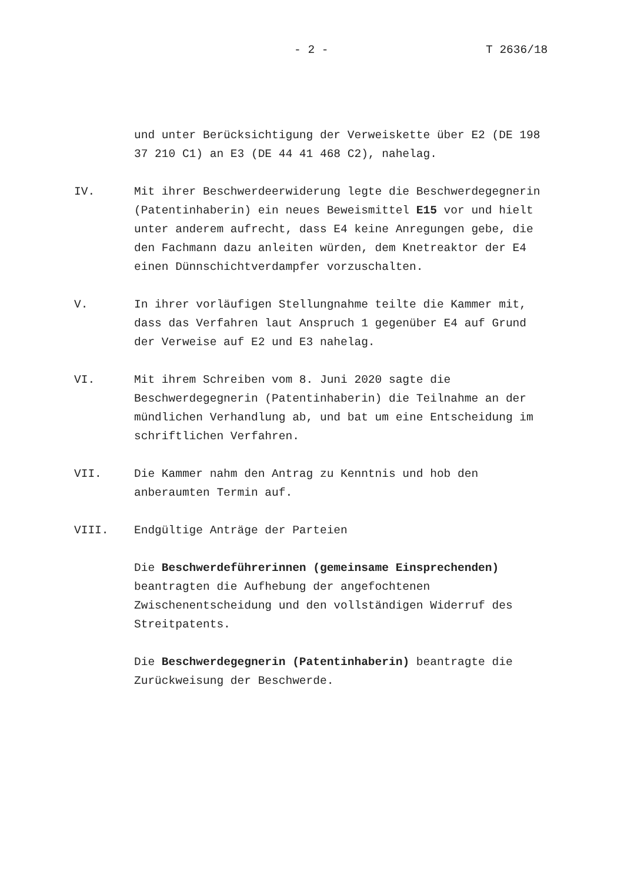- 2 - T 2636/18
und unter Berücksichtigung der Verweiskette über E2 (DE 198 37 210 C1) an E3 (DE 44 41 468 C2), nahelag.
IV. Mit ihrer Beschwerdeerwiderung legte die Beschwerdegegnerin (Patentinhaberin) ein neues Beweismittel E15 vor und hielt unter anderem aufrecht, dass E4 keine Anregungen gebe, die den Fachmann dazu anleiten würden, dem Knetreaktor der E4 einen Dünnschichtverdampfer vorzuschalten.
V. In ihrer vorläufigen Stellungnahme teilte die Kammer mit, dass das Verfahren laut Anspruch 1 gegenüber E4 auf Grund der Verweise auf E2 und E3 nahelag.
VI. Mit ihrem Schreiben vom 8. Juni 2020 sagte die Beschwerdegegnerin (Patentinhaberin) die Teilnahme an der mündlichen Verhandlung ab, und bat um eine Entscheidung im schriftlichen Verfahren.
VII. Die Kammer nahm den Antrag zu Kenntnis und hob den anberaumten Termin auf.
VIII. Endgültige Anträge der Parteien
Die Beschwerdeführerinnen (gemeinsame Einsprechenden) beantragten die Aufhebung der angefochtenen Zwischenentscheidung und den vollständigen Widerruf des Streitpatents.
Die Beschwerdegegnerin (Patentinhaberin) beantragte die Zurückweisung der Beschwerde.